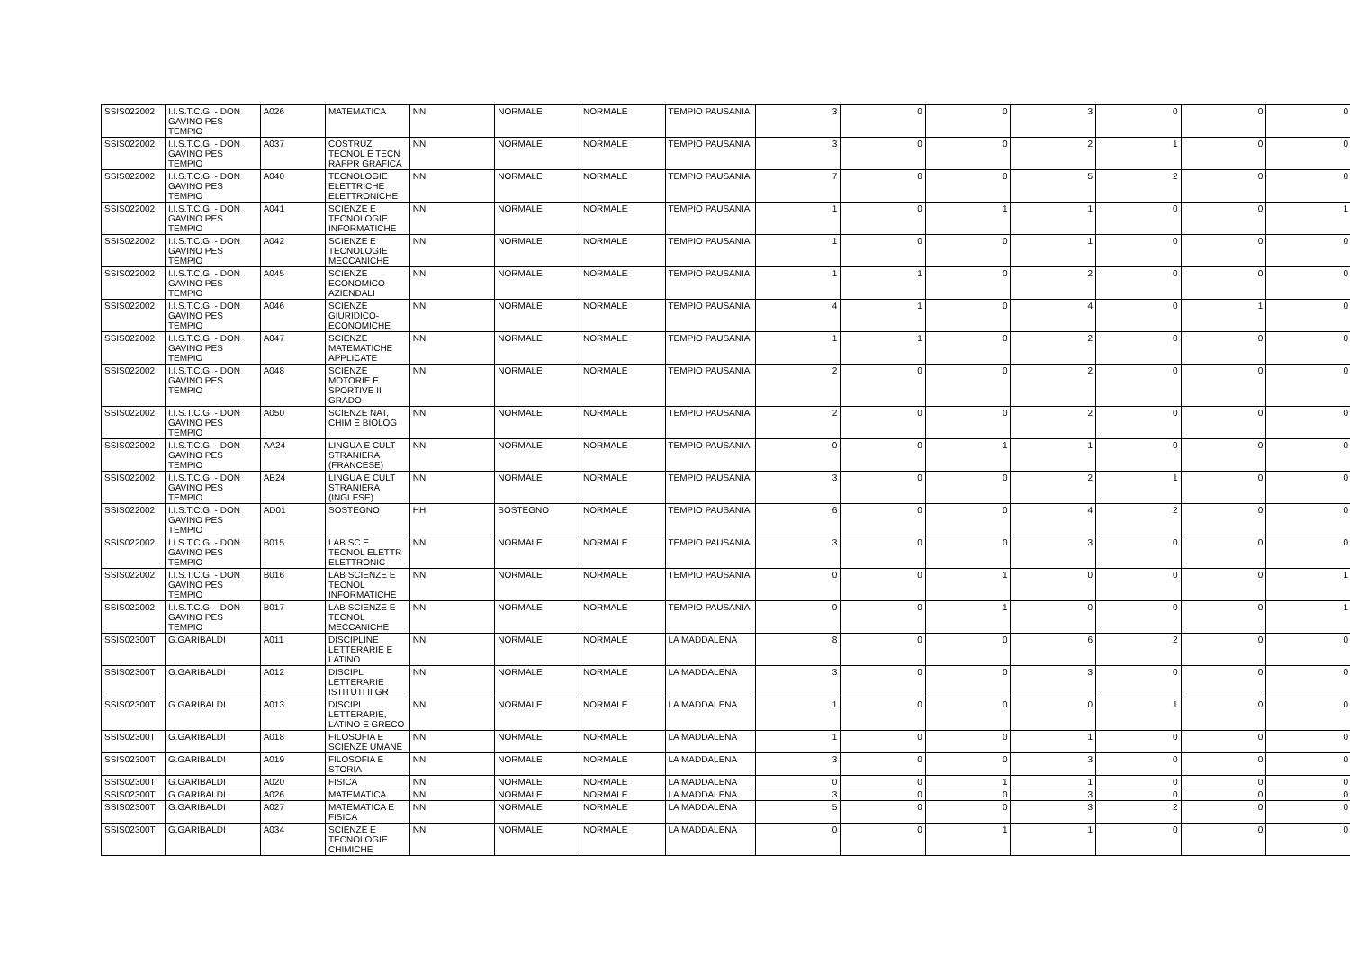| SSIS022002 | I.I.S.T.C.G. - DON GAVINO PES TEMPIO | A026 | MATEMATICA | NN | NORMALE | NORMALE | TEMPIO PAUSANIA | 3 | 0 | 0 | 3 | 0 | 0 | 0 |
| SSIS022002 | I.I.S.T.C.G. - DON GAVINO PES TEMPIO | A037 | COSTRUZ TECNOL E TECN RAPPR GRAFICA | NN | NORMALE | NORMALE | TEMPIO PAUSANIA | 3 | 0 | 0 | 2 | 1 | 0 | 0 |
| SSIS022002 | I.I.S.T.C.G. - DON GAVINO PES TEMPIO | A040 | TECNOLOGIE ELETTRICHE ELETTRONICHE | NN | NORMALE | NORMALE | TEMPIO PAUSANIA | 7 | 0 | 0 | 5 | 2 | 0 | 0 |
| SSIS022002 | I.I.S.T.C.G. - DON GAVINO PES TEMPIO | A041 | SCIENZE E TECNOLOGIE INFORMATICHE | NN | NORMALE | NORMALE | TEMPIO PAUSANIA | 1 | 0 | 1 | 1 | 0 | 0 | 1 |
| SSIS022002 | I.I.S.T.C.G. - DON GAVINO PES TEMPIO | A042 | SCIENZE E TECNOLOGIE MECCANICHE | NN | NORMALE | NORMALE | TEMPIO PAUSANIA | 1 | 0 | 0 | 1 | 0 | 0 | 0 |
| SSIS022002 | I.I.S.T.C.G. - DON GAVINO PES TEMPIO | A045 | SCIENZE ECONOMICO-AZIENDALI | NN | NORMALE | NORMALE | TEMPIO PAUSANIA | 1 | 1 | 0 | 2 | 0 | 0 | 0 |
| SSIS022002 | I.I.S.T.C.G. - DON GAVINO PES TEMPIO | A046 | SCIENZE GIURIDICO-ECONOMICHE | NN | NORMALE | NORMALE | TEMPIO PAUSANIA | 4 | 1 | 0 | 4 | 0 | 1 | 0 |
| SSIS022002 | I.I.S.T.C.G. - DON GAVINO PES TEMPIO | A047 | SCIENZE MATEMATICHE APPLICATE | NN | NORMALE | NORMALE | TEMPIO PAUSANIA | 1 | 1 | 0 | 2 | 0 | 0 | 0 |
| SSIS022002 | I.I.S.T.C.G. - DON GAVINO PES TEMPIO | A048 | SCIENZE MOTORIE E SPORTIVE II GRADO | NN | NORMALE | NORMALE | TEMPIO PAUSANIA | 2 | 0 | 0 | 2 | 0 | 0 | 0 |
| SSIS022002 | I.I.S.T.C.G. - DON GAVINO PES TEMPIO | A050 | SCIENZE NAT, CHIM E BIOLOG | NN | NORMALE | NORMALE | TEMPIO PAUSANIA | 2 | 0 | 0 | 2 | 0 | 0 | 0 |
| SSIS022002 | I.I.S.T.C.G. - DON GAVINO PES TEMPIO | AA24 | LINGUA E CULT STRANIERA (FRANCESE) | NN | NORMALE | NORMALE | TEMPIO PAUSANIA | 0 | 0 | 1 | 1 | 0 | 0 | 0 |
| SSIS022002 | I.I.S.T.C.G. - DON GAVINO PES TEMPIO | AB24 | LINGUA E CULT STRANIERA (INGLESE) | NN | NORMALE | NORMALE | TEMPIO PAUSANIA | 3 | 0 | 0 | 2 | 1 | 0 | 0 |
| SSIS022002 | I.I.S.T.C.G. - DON GAVINO PES TEMPIO | AD01 | SOSTEGNO | HH | SOSTEGNO | NORMALE | TEMPIO PAUSANIA | 6 | 0 | 0 | 4 | 2 | 0 | 0 |
| SSIS022002 | I.I.S.T.C.G. - DON GAVINO PES TEMPIO | B015 | LAB SC E TECNOL ELETTR ELETTRONIC | NN | NORMALE | NORMALE | TEMPIO PAUSANIA | 3 | 0 | 0 | 3 | 0 | 0 | 0 |
| SSIS022002 | I.I.S.T.C.G. - DON GAVINO PES TEMPIO | B016 | LAB SCIENZE E TECNOL INFORMATICHE | NN | NORMALE | NORMALE | TEMPIO PAUSANIA | 0 | 0 | 1 | 0 | 0 | 0 | 1 |
| SSIS022002 | I.I.S.T.C.G. - DON GAVINO PES TEMPIO | B017 | LAB SCIENZE E TECNOL MECCANICHE | NN | NORMALE | NORMALE | TEMPIO PAUSANIA | 0 | 0 | 1 | 0 | 0 | 0 | 1 |
| SSIS02300T | G.GARIBALDI | A011 | DISCIPLINE LETTERARIE E LATINO | NN | NORMALE | NORMALE | LA MADDALENA | 8 | 0 | 0 | 6 | 2 | 0 | 0 |
| SSIS02300T | G.GARIBALDI | A012 | DISCIPL LETTERARIE ISTITUTI II GR | NN | NORMALE | NORMALE | LA MADDALENA | 3 | 0 | 0 | 3 | 0 | 0 | 0 |
| SSIS02300T | G.GARIBALDI | A013 | DISCIPL LETTERARIE, LATINO E GRECO | NN | NORMALE | NORMALE | LA MADDALENA | 1 | 0 | 0 | 0 | 1 | 0 | 0 |
| SSIS02300T | G.GARIBALDI | A018 | FILOSOFIA E SCIENZE UMANE | NN | NORMALE | NORMALE | LA MADDALENA | 1 | 0 | 0 | 1 | 0 | 0 | 0 |
| SSIS02300T | G.GARIBALDI | A019 | FILOSOFIA E STORIA | NN | NORMALE | NORMALE | LA MADDALENA | 3 | 0 | 0 | 3 | 0 | 0 | 0 |
| SSIS02300T | G.GARIBALDI | A020 | FISICA | NN | NORMALE | NORMALE | LA MADDALENA | 0 | 0 | 1 | 1 | 0 | 0 | 0 |
| SSIS02300T | G.GARIBALDI | A026 | MATEMATICA | NN | NORMALE | NORMALE | LA MADDALENA | 3 | 0 | 0 | 3 | 0 | 0 | 0 |
| SSIS02300T | G.GARIBALDI | A027 | MATEMATICA E FISICA | NN | NORMALE | NORMALE | LA MADDALENA | 5 | 0 | 0 | 3 | 2 | 0 | 0 |
| SSIS02300T | G.GARIBALDI | A034 | SCIENZE E TECNOLOGIE CHIMICHE | NN | NORMALE | NORMALE | LA MADDALENA | 0 | 0 | 1 | 1 | 0 | 0 | 0 |